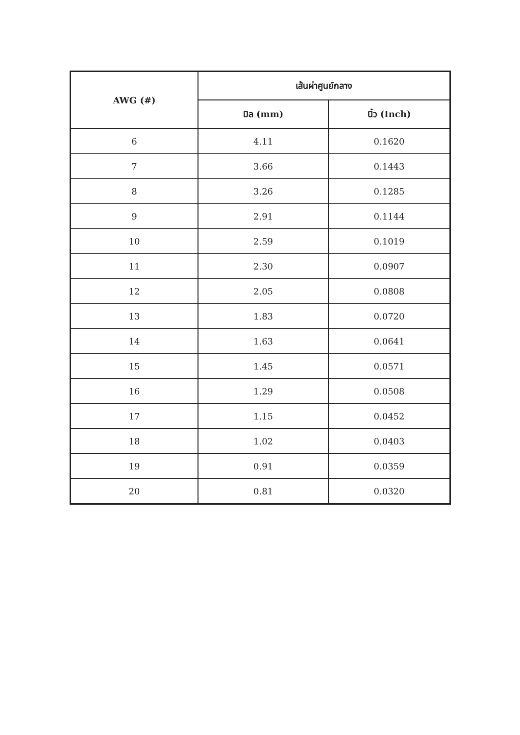| AWG (#) | เส้นผ่าศูนย์กลาง | |
| --- | --- | --- |
| | มิล (mm) | นิ้ว (Inch) |
| 6 | 4.11 | 0.1620 |
| 7 | 3.66 | 0.1443 |
| 8 | 3.26 | 0.1285 |
| 9 | 2.91 | 0.1144 |
| 10 | 2.59 | 0.1019 |
| 11 | 2.30 | 0.0907 |
| 12 | 2.05 | 0.0808 |
| 13 | 1.83 | 0.0720 |
| 14 | 1.63 | 0.0641 |
| 15 | 1.45 | 0.0571 |
| 16 | 1.29 | 0.0508 |
| 17 | 1.15 | 0.0452 |
| 18 | 1.02 | 0.0403 |
| 19 | 0.91 | 0.0359 |
| 20 | 0.81 | 0.0320 |